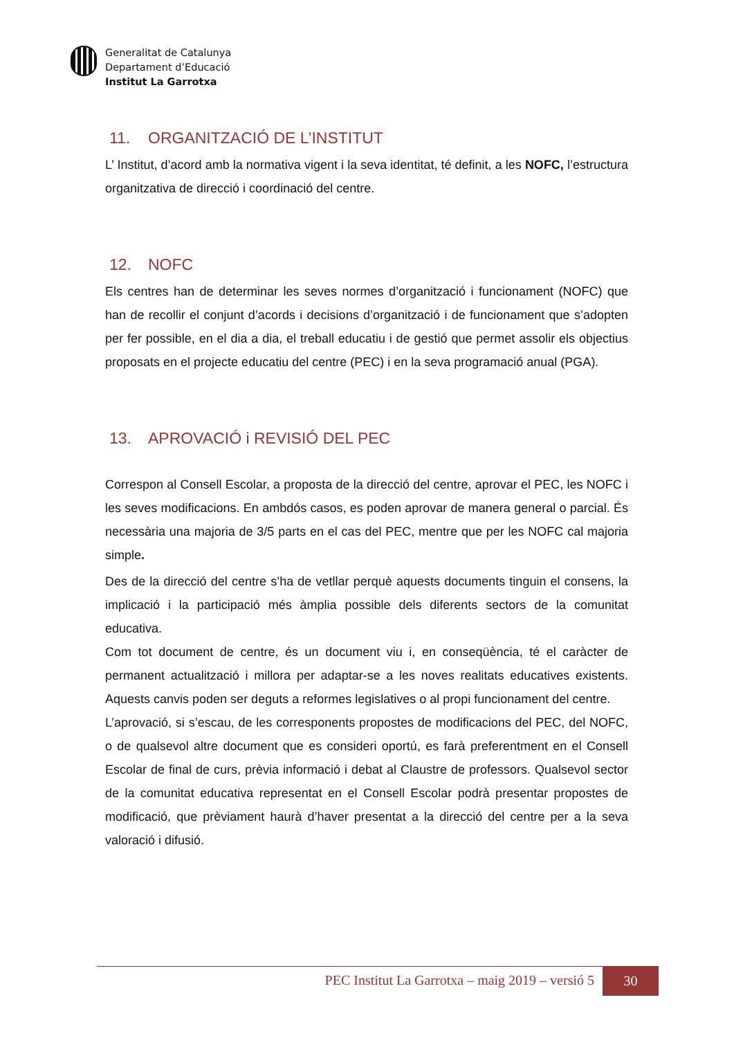Generalitat de Catalunya
Departament d’Educació
Institut La Garrotxa
11. ORGANITZACIÓ DE L’INSTITUT
L’ Institut, d’acord amb la normativa vigent i la seva identitat, té definit, a les NOFC, l’estructura organitzativa de direcció i coordinació del centre.
12. NOFC
Els centres han de determinar les seves normes d’organització i funcionament (NOFC) que han de recollir el conjunt d’acords i decisions d’organització i de funcionament que s’adopten per fer possible, en el dia a dia, el treball educatiu i de gestió que permet assolir els objectius proposats en el projecte educatiu del centre (PEC) i en la seva programació anual (PGA).
13. APROVACIÓ i REVISIÓ DEL PEC
Correspon al Consell Escolar, a proposta de la direcció del centre, aprovar el PEC, les NOFC i les seves modificacions. En ambdós casos, es poden aprovar de manera general o parcial. És necessària una majoria de 3/5 parts en el cas del PEC, mentre que per les NOFC cal majoria simple.
Des de la direcció del centre s’ha de vetllar perquè aquests documents tinguin el consens, la implicació i la participació més àmplia possible dels diferents sectors de la comunitat educativa.
Com tot document de centre, és un document viu i, en conseqüència, té el caràcter de permanent actualització i millora per adaptar-se a les noves realitats educatives existents. Aquests canvis poden ser deguts a reformes legislatives o al propi funcionament del centre.
L’aprovació, si s’escau, de les corresponents propostes de modificacions del PEC, del NOFC, o de qualsevol altre document que es consideri oportú, es farà preferentment en el Consell Escolar de final de curs, prèvia informació i debat al Claustre de professors. Qualsevol sector de la comunitat educativa representat en el Consell Escolar podrà presentar propostes de modificació, que prèviament haurà d’haver presentat a la direcció del centre per a la seva valoració i difusió.
PEC Institut La Garrotxa – maig 2019 – versió 5
30